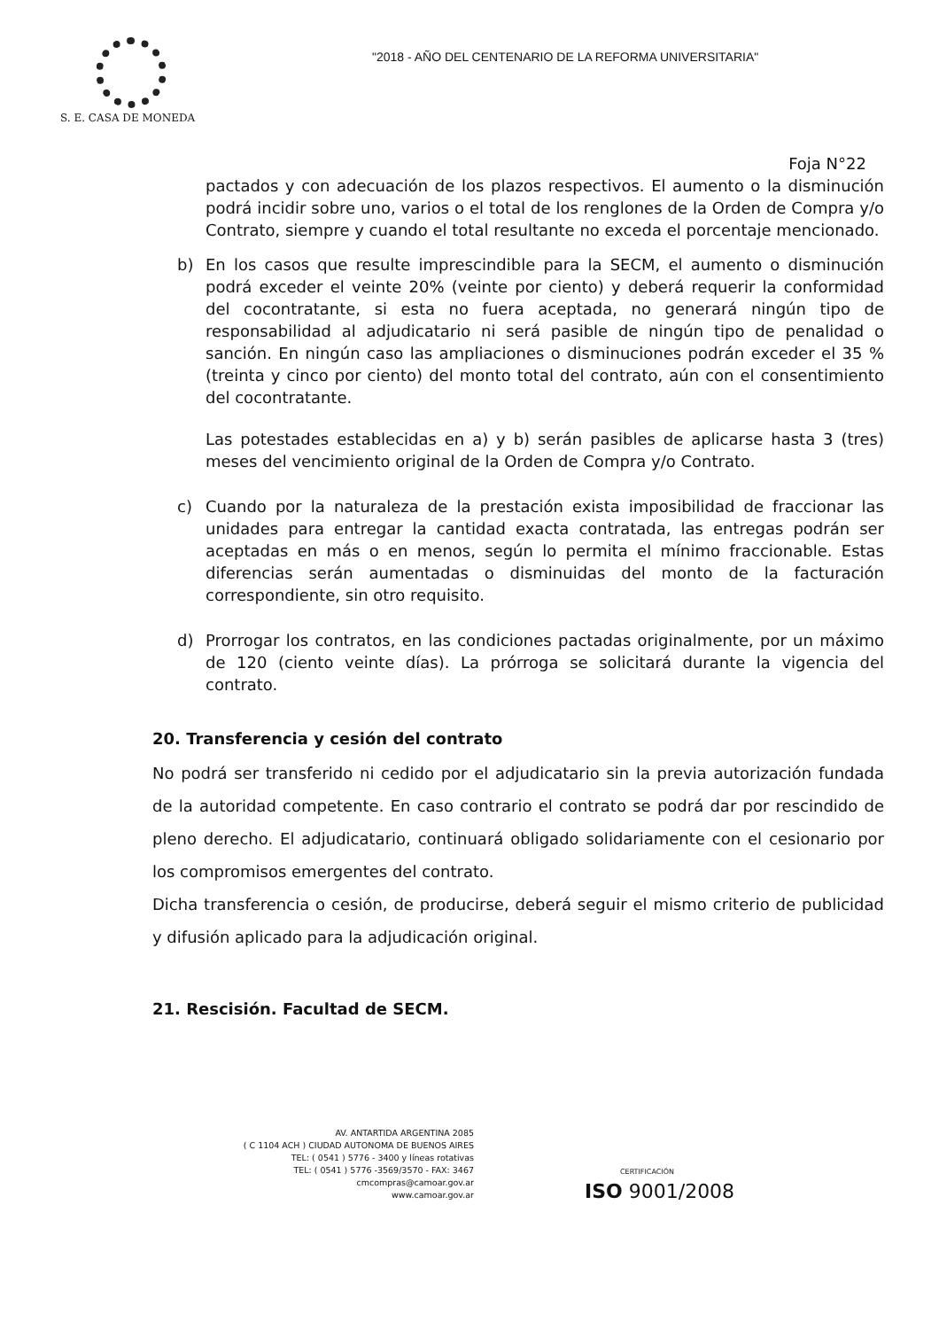S. E. CASA DE MONEDA
"2018 - AÑO DEL CENTENARIO DE LA REFORMA UNIVERSITARIA"
Foja N°22
pactados y con adecuación de los plazos respectivos. El aumento o la disminución podrá incidir sobre uno, varios o el total de los renglones de la Orden de Compra y/o Contrato, siempre y cuando el total resultante no exceda el porcentaje mencionado.
b) En los casos que resulte imprescindible para la SECM, el aumento o disminución podrá exceder el veinte 20% (veinte por ciento) y deberá requerir la conformidad del cocontratante, si esta no fuera aceptada, no generará ningún tipo de responsabilidad al adjudicatario ni será pasible de ningún tipo de penalidad o sanción. En ningún caso las ampliaciones o disminuciones podrán exceder el 35 % (treinta y cinco por ciento) del monto total del contrato, aún con el consentimiento del cocontratante.
Las potestades establecidas en a) y b) serán pasibles de aplicarse hasta 3 (tres) meses del vencimiento original de la Orden de Compra y/o Contrato.
c) Cuando por la naturaleza de la prestación exista imposibilidad de fraccionar las unidades para entregar la cantidad exacta contratada, las entregas podrán ser aceptadas en más o en menos, según lo permita el mínimo fraccionable. Estas diferencias serán aumentadas o disminuidas del monto de la facturación correspondiente, sin otro requisito.
d) Prorrogar los contratos, en las condiciones pactadas originalmente, por un máximo de 120 (ciento veinte días). La prórroga se solicitará durante la vigencia del contrato.
20. Transferencia y cesión del contrato
No podrá ser transferido ni cedido por el adjudicatario sin la previa autorización fundada de la autoridad competente. En caso contrario el contrato se podrá dar por rescindido de pleno derecho. El adjudicatario, continuará obligado solidariamente con el cesionario por los compromisos emergentes del contrato.
Dicha transferencia o cesión, de producirse, deberá seguir el mismo criterio de publicidad y difusión aplicado para la adjudicación original.
21. Rescisión. Facultad de SECM.
AV. ANTARTIDA ARGENTINA 2085
( C 1104 ACH ) CIUDAD AUTONOMA DE BUENOS AIRES
TEL: ( 0541 ) 5776 - 3400 y líneas rotativas
TEL: ( 0541 ) 5776 -3569/3570 - FAX: 3467
cmcompras@camoar.gov.ar
www.camoar.gov.ar
CERTIFICACIÓN
ISO 9001/2008